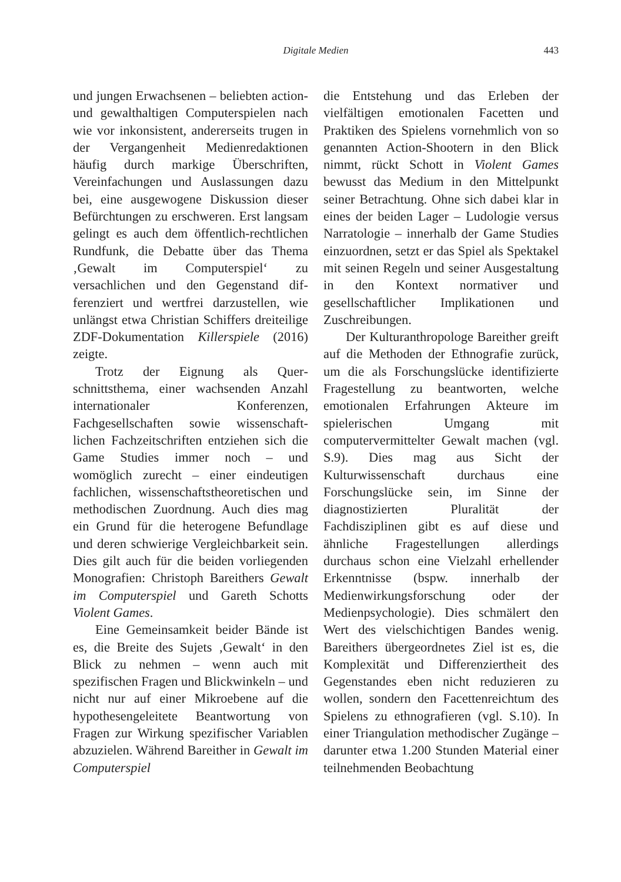Digitale Medien
443
und jungen Erwachsenen – beliebten action- und gewalthaltigen Computer­spielen nach wie vor inkonsistent, ande­rerseits trugen in der Vergangenheit Medienredaktionen häufig durch mar­kige Überschriften, Vereinfachungen und Auslassungen dazu bei, eine aus­gewogene Diskussion dieser Befürch­tungen zu erschweren. Erst langsam gelingt es auch dem öffentlich-rechtli­chen Rundfunk, die Debatte über das Thema ‚Gewalt im Computerspiel‘ zu versachlichen und den Gegenstand dif­ferenziert und wertfrei darzustellen, wie unlängst etwa Christian Schiffers drei­teilige ZDF-Dokumentation Killerspiele (2016) zeigte.
Trotz der Eignung als Quer­schnittsthema, einer wachsenden Anzahl internationaler Konferenzen, Fachgesellschaften sowie wissenschaft­lichen Fachzeitschriften entziehen sich die Game Studies immer noch – und womöglich zurecht – einer eindeutigen fachlichen, wissenschaftstheoretischen und methodischen Zuordnung. Auch dies mag ein Grund für die heterogene Befundlage und deren schwierige Ver­gleichbarkeit sein. Dies gilt auch für die beiden vorliegenden Monografien: Christoph Bareithers Gewalt im Com­puterspiel und Gareth Schotts Violent Games.
Eine Gemeinsamkeit beider Bände ist es, die Breite des Sujets ‚Gewalt‘ in den Blick zu nehmen – wenn auch mit spezifischen Fragen und Blickwinkeln – und nicht nur auf einer Mikroebene auf die hypothesengeleitete Beantwor­tung von Fragen zur Wirkung spezi­fischer Variablen abzuzielen. Während Bareither in Gewalt im Computerspiel
die Entstehung und das Erleben der vielfältigen emotionalen Facetten und Praktiken des Spielens vornehmlich von so genannten Action-Shootern in den Blick nimmt, rückt Schott in Vio­lent Games bewusst das Medium in den Mittelpunkt seiner Betrachtung. Ohne sich dabei klar in eines der beiden Lager – Ludologie versus Narratologie – innerhalb der Game Studies einzu­ordnen, setzt er das Spiel als Spektakel mit seinen Regeln und seiner Ausge­staltung in den Kontext normativer und gesellschaftlicher Implikationen und Zuschreibungen.
Der Kulturanthropologe Bareither greift auf die Methoden der Ethno­grafie zurück, um die als Forschungs­lücke identifizierte Fragestellung zu beantworten, welche emotionalen Erfahrungen Akteure im spielerischen Umgang mit computervermittelter Gewalt machen (vgl. S.9). Dies mag aus Sicht der Kulturwissenschaft durchaus eine Forschungslücke sein, im Sinne der diagnostizierten Pluralität der Fachdisziplinen gibt es auf diese und ähnliche Fragestellungen allerdings durchaus schon eine Vielzahl erhel­lender Erkenntnisse (bspw. innerhalb der Medienwirkungsforschung oder der Medienpsychologie). Dies schmälert den Wert des vielschichtigen Bandes wenig. Bareithers übergeordnetes Ziel ist es, die Komplexität und Dif­ferenziertheit des Gegenstandes eben nicht reduzieren zu wollen, sondern den Facettenreichtum des Spielens zu ethnografieren (vgl. S.10). In einer Triangulation methodischer Zugänge – darunter etwa 1.200 Stunden Mate­rial einer teilnehmenden Beobachtung